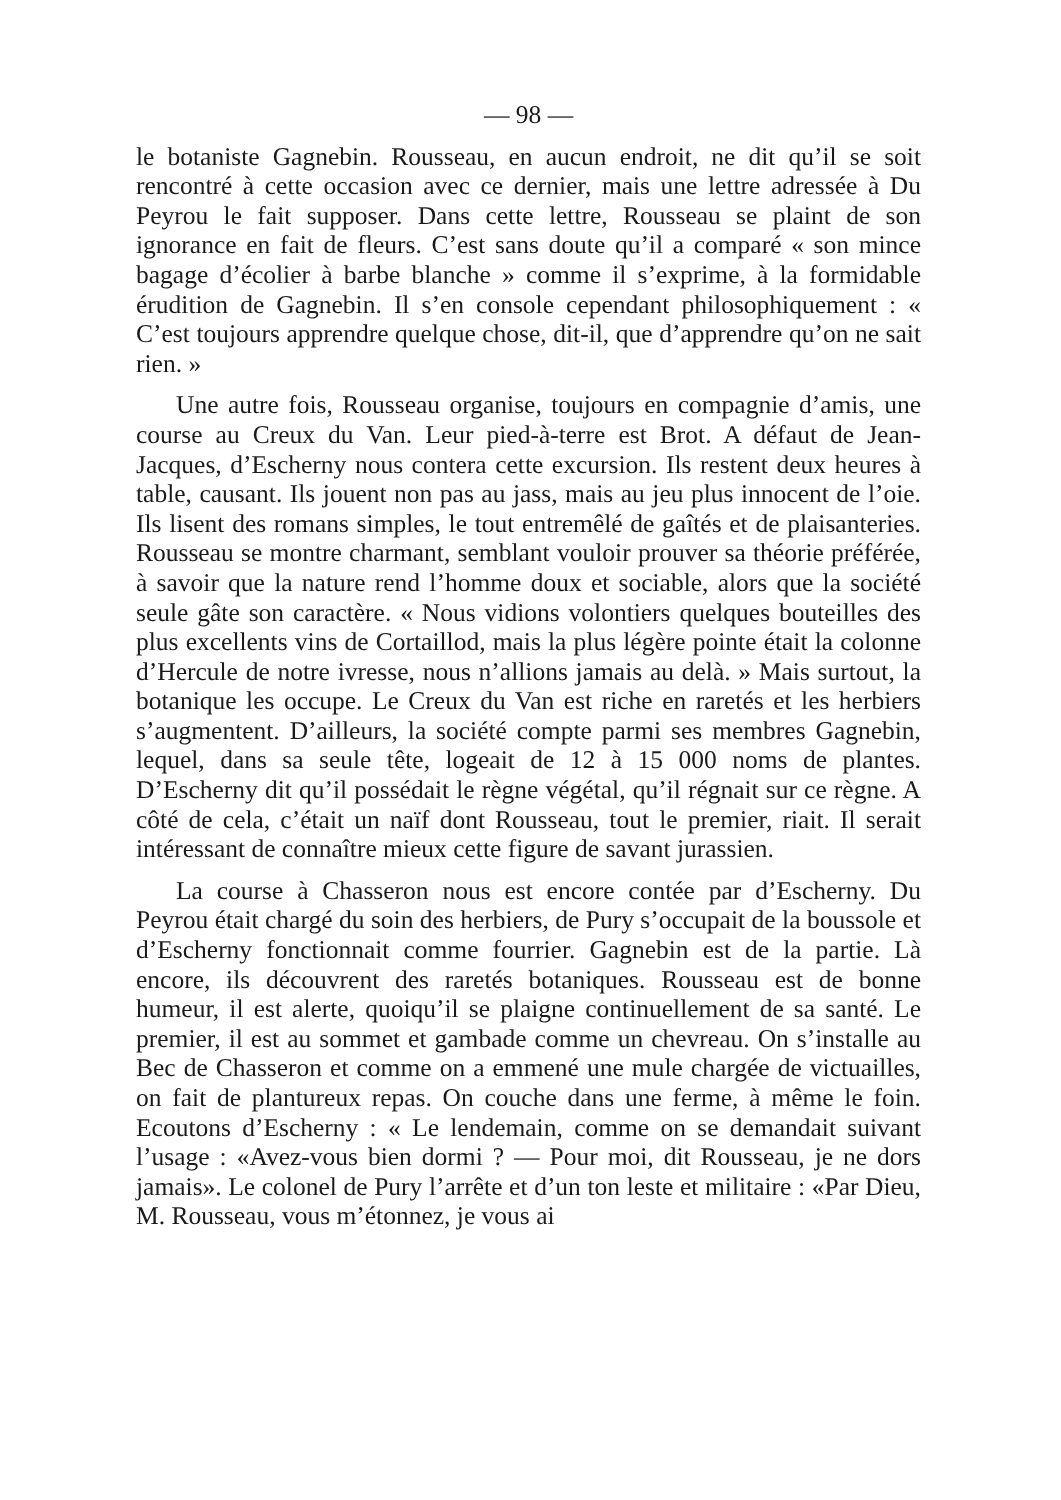— 98 —
le botaniste Gagnebin. Rousseau, en aucun endroit, ne dit qu’il se soit rencontré à cette occasion avec ce dernier, mais une lettre adressée à Du Peyrou le fait supposer. Dans cette lettre, Rousseau se plaint de son ignorance en fait de fleurs. C’est sans doute qu’il a comparé « son mince bagage d’écolier à barbe blanche » comme il s’exprime, à la formidable érudition de Gagnebin. Il s’en console cependant philosophiquement : « C’est toujours apprendre quelque chose, dit-il, que d’apprendre qu’on ne sait rien. »
Une autre fois, Rousseau organise, toujours en compagnie d’amis, une course au Creux du Van. Leur pied-à-terre est Brot. A défaut de Jean-Jacques, d’Escherny nous contera cette excursion. Ils restent deux heures à table, causant. Ils jouent non pas au jass, mais au jeu plus innocent de l’oie. Ils lisent des romans simples, le tout entremêlé de gaîtés et de plaisanteries. Rousseau se montre charmant, semblant vouloir prouver sa théorie préférée, à savoir que la nature rend l’homme doux et sociable, alors que la société seule gâte son caractère. « Nous vidions volontiers quelques bouteilles des plus excellents vins de Cortaillod, mais la plus légère pointe était la colonne d’Hercule de notre ivresse, nous n’allions jamais au delà. » Mais surtout, la botanique les occupe. Le Creux du Van est riche en raretés et les herbiers s’augmentent. D’ailleurs, la société compte parmi ses membres Gagnebin, lequel, dans sa seule tête, logeait de 12 à 15 000 noms de plantes. D’Escherny dit qu’il possédait le règne végétal, qu’il régnait sur ce règne. A côté de cela, c’était un naïf dont Rousseau, tout le premier, riait. Il serait intéressant de connaître mieux cette figure de savant jurassien.
La course à Chasseron nous est encore contée par d’Escherny. Du Peyrou était chargé du soin des herbiers, de Pury s’occupait de la boussole et d’Escherny fonctionnait comme fourrier. Gagnebin est de la partie. Là encore, ils découvrent des raretés botaniques. Rousseau est de bonne humeur, il est alerte, quoiqu’il se plaigne continuellement de sa santé. Le premier, il est au sommet et gambade comme un chevreau. On s’installe au Bec de Chasseron et comme on a emmené une mule chargée de victuailles, on fait de plantureux repas. On couche dans une ferme, à même le foin. Ecoutons d’Escherny : « Le lendemain, comme on se demandait suivant l’usage : «Avez-vous bien dormi ? — Pour moi, dit Rousseau, je ne dors jamais». Le colonel de Pury l’arrête et d’un ton leste et militaire : «Par Dieu, M. Rousseau, vous m’étonnez, je vous ai